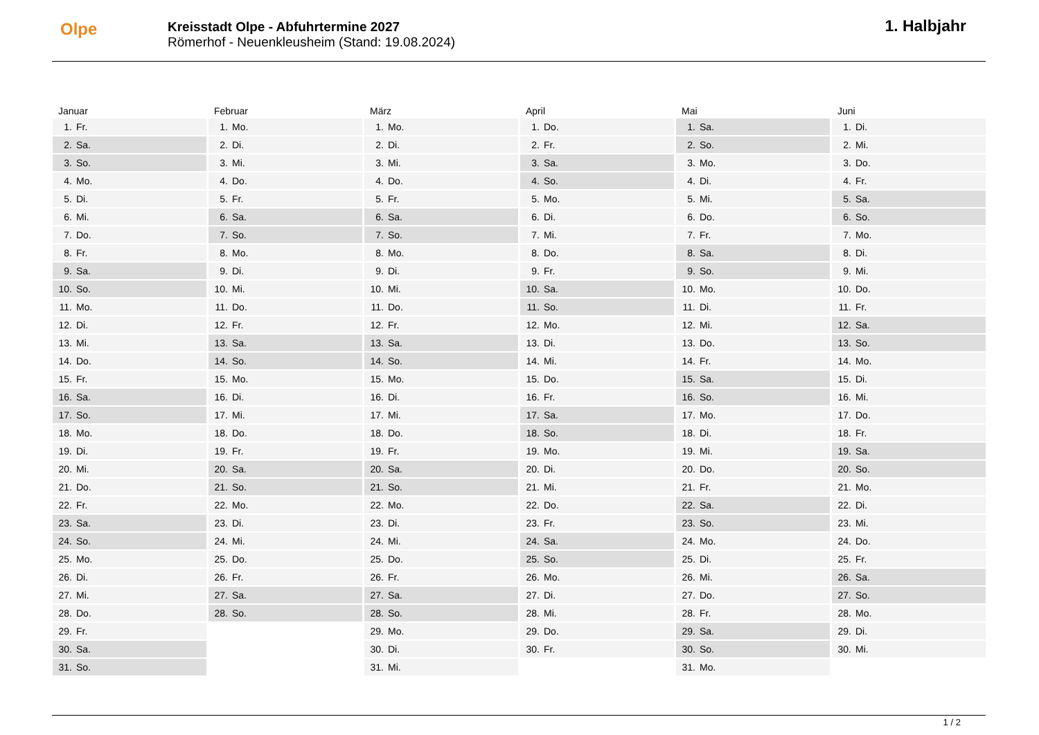Olpe
Kreisstadt Olpe - Abfuhrtermine 2027
Römerhof - Neuenkleusheim (Stand: 19.08.2024)
1. Halbjahr
Januar
| 1. | Fr. |
| 2. | Sa. |
| 3. | So. |
| 4. | Mo. |
| 5. | Di. |
| 6. | Mi. |
| 7. | Do. |
| 8. | Fr. |
| 9. | Sa. |
| 10. | So. |
| 11. | Mo. |
| 12. | Di. |
| 13. | Mi. |
| 14. | Do. |
| 15. | Fr. |
| 16. | Sa. |
| 17. | So. |
| 18. | Mo. |
| 19. | Di. |
| 20. | Mi. |
| 21. | Do. |
| 22. | Fr. |
| 23. | Sa. |
| 24. | So. |
| 25. | Mo. |
| 26. | Di. |
| 27. | Mi. |
| 28. | Do. |
| 29. | Fr. |
| 30. | Sa. |
| 31. | So. |
Februar
| 1. | Mo. |
| 2. | Di. |
| 3. | Mi. |
| 4. | Do. |
| 5. | Fr. |
| 6. | Sa. |
| 7. | So. |
| 8. | Mo. |
| 9. | Di. |
| 10. | Mi. |
| 11. | Do. |
| 12. | Fr. |
| 13. | Sa. |
| 14. | So. |
| 15. | Mo. |
| 16. | Di. |
| 17. | Mi. |
| 18. | Do. |
| 19. | Fr. |
| 20. | Sa. |
| 21. | So. |
| 22. | Mo. |
| 23. | Di. |
| 24. | Mi. |
| 25. | Do. |
| 26. | Fr. |
| 27. | Sa. |
| 28. | So. |
März
| 1. | Mo. |
| 2. | Di. |
| 3. | Mi. |
| 4. | Do. |
| 5. | Fr. |
| 6. | Sa. |
| 7. | So. |
| 8. | Mo. |
| 9. | Di. |
| 10. | Mi. |
| 11. | Do. |
| 12. | Fr. |
| 13. | Sa. |
| 14. | So. |
| 15. | Mo. |
| 16. | Di. |
| 17. | Mi. |
| 18. | Do. |
| 19. | Fr. |
| 20. | Sa. |
| 21. | So. |
| 22. | Mo. |
| 23. | Di. |
| 24. | Mi. |
| 25. | Do. |
| 26. | Fr. |
| 27. | Sa. |
| 28. | So. |
| 29. | Mo. |
| 30. | Di. |
| 31. | Mi. |
April
| 1. | Do. |
| 2. | Fr. |
| 3. | Sa. |
| 4. | So. |
| 5. | Mo. |
| 6. | Di. |
| 7. | Mi. |
| 8. | Do. |
| 9. | Fr. |
| 10. | Sa. |
| 11. | So. |
| 12. | Mo. |
| 13. | Di. |
| 14. | Mi. |
| 15. | Do. |
| 16. | Fr. |
| 17. | Sa. |
| 18. | So. |
| 19. | Mo. |
| 20. | Di. |
| 21. | Mi. |
| 22. | Do. |
| 23. | Fr. |
| 24. | Sa. |
| 25. | So. |
| 26. | Mo. |
| 27. | Di. |
| 28. | Mi. |
| 29. | Do. |
| 30. | Fr. |
Mai
| 1. | Sa. |
| 2. | So. |
| 3. | Mo. |
| 4. | Di. |
| 5. | Mi. |
| 6. | Do. |
| 7. | Fr. |
| 8. | Sa. |
| 9. | So. |
| 10. | Mo. |
| 11. | Di. |
| 12. | Mi. |
| 13. | Do. |
| 14. | Fr. |
| 15. | Sa. |
| 16. | So. |
| 17. | Mo. |
| 18. | Di. |
| 19. | Mi. |
| 20. | Do. |
| 21. | Fr. |
| 22. | Sa. |
| 23. | So. |
| 24. | Mo. |
| 25. | Di. |
| 26. | Mi. |
| 27. | Do. |
| 28. | Fr. |
| 29. | Sa. |
| 30. | So. |
| 31. | Mo. |
Juni
| 1. | Di. |
| 2. | Mi. |
| 3. | Do. |
| 4. | Fr. |
| 5. | Sa. |
| 6. | So. |
| 7. | Mo. |
| 8. | Di. |
| 9. | Mi. |
| 10. | Do. |
| 11. | Fr. |
| 12. | Sa. |
| 13. | So. |
| 14. | Mo. |
| 15. | Di. |
| 16. | Mi. |
| 17. | Do. |
| 18. | Fr. |
| 19. | Sa. |
| 20. | So. |
| 21. | Mo. |
| 22. | Di. |
| 23. | Mi. |
| 24. | Do. |
| 25. | Fr. |
| 26. | Sa. |
| 27. | So. |
| 28. | Mo. |
| 29. | Di. |
| 30. | Mi. |
1 / 2